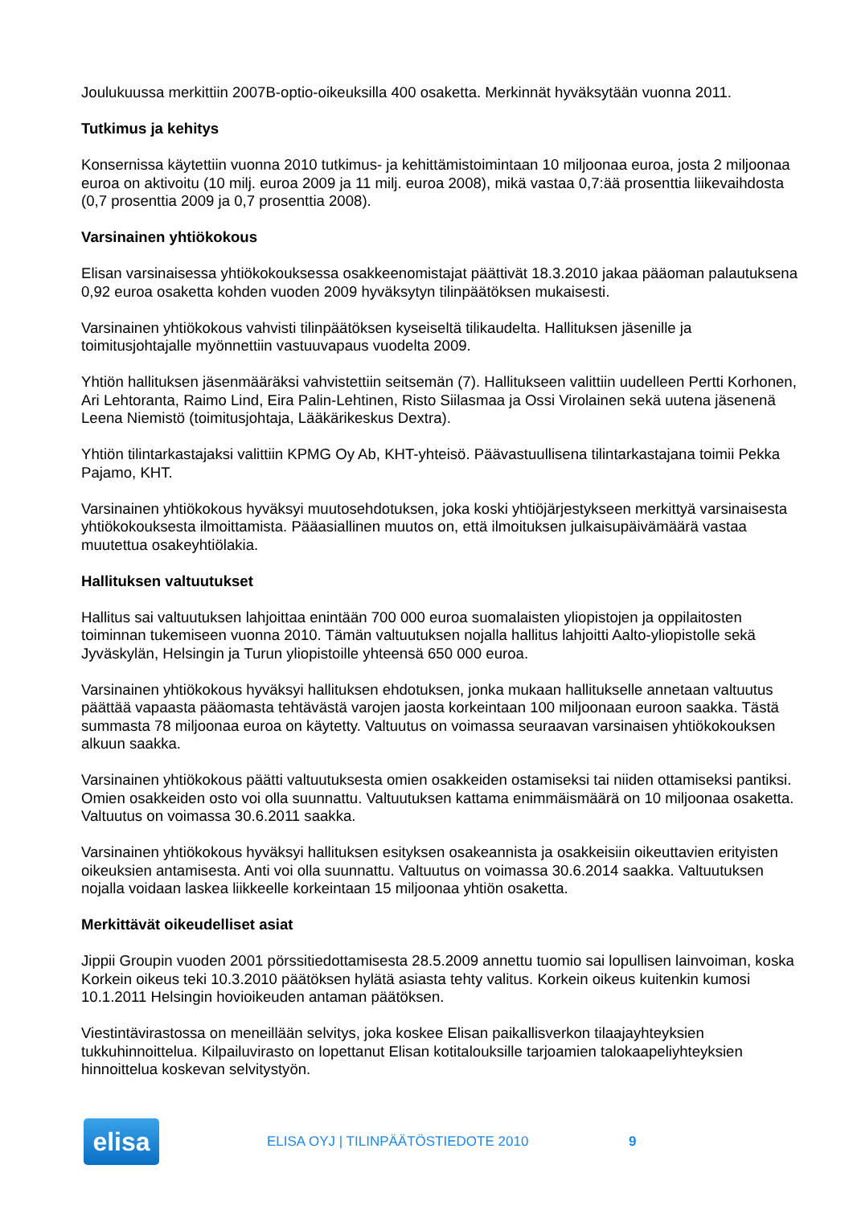Joulukuussa merkittiin 2007B-optio-oikeuksilla 400 osaketta. Merkinnät hyväksytään vuonna 2011.
Tutkimus ja kehitys
Konsernissa käytettiin vuonna 2010 tutkimus- ja kehittämistoimintaan 10 miljoonaa euroa, josta 2 miljoonaa euroa on aktivoitu (10 milj. euroa 2009 ja 11 milj. euroa 2008), mikä vastaa 0,7:ää prosenttia liikevaihdosta (0,7 prosenttia 2009 ja 0,7 prosenttia 2008).
Varsinainen yhtiökokous
Elisan varsinaisessa yhtiökokouksessa osakkeenomistajat päättivät 18.3.2010 jakaa pääoman palautuksena 0,92 euroa osaketta kohden vuoden 2009 hyväksytyn tilinpäätöksen mukaisesti.
Varsinainen yhtiökokous vahvisti tilinpäätöksen kyseiseltä tilikaudelta. Hallituksen jäsenille ja toimitusjohtajalle myönnettiin vastuuvapaus vuodelta 2009.
Yhtiön hallituksen jäsenmääräksi vahvistettiin seitsemän (7). Hallitukseen valittiin uudelleen Pertti Korhonen, Ari Lehtoranta, Raimo Lind, Eira Palin-Lehtinen, Risto Siilasmaa ja Ossi Virolainen sekä uutena jäsenenä Leena Niemistö (toimitusjohtaja, Lääkärikeskus Dextra).
Yhtiön tilintarkastajaksi valittiin KPMG Oy Ab, KHT-yhteisö. Päävastuullisena tilintarkastajana toimii Pekka Pajamo, KHT.
Varsinainen yhtiökokous hyväksyi muutosehdotuksen, joka koski yhtiöjärjestykseen merkittyä varsinaisesta yhtiökokouksesta ilmoittamista. Pääasiallinen muutos on, että ilmoituksen julkaisupäivämäärä vastaa muutettua osakeyhtiölakia.
Hallituksen valtuutukset
Hallitus sai valtuutuksen lahjoittaa enintään 700 000 euroa suomalaisten yliopistojen ja oppilaitosten toiminnan tukemiseen vuonna 2010. Tämän valtuutuksen nojalla hallitus lahjoitti Aalto-yliopistolle sekä Jyväskylän, Helsingin ja Turun yliopistoille yhteensä 650 000 euroa.
Varsinainen yhtiökokous hyväksyi hallituksen ehdotuksen, jonka mukaan hallitukselle annetaan valtuutus päättää vapaasta pääomasta tehtävästä varojen jaosta korkeintaan 100 miljoonaan euroon saakka. Tästä summasta 78 miljoonaa euroa on käytetty. Valtuutus on voimassa seuraavan varsinaisen yhtiökokouksen alkuun saakka.
Varsinainen yhtiökokous päätti valtuutuksesta omien osakkeiden ostamiseksi tai niiden ottamiseksi pantiksi. Omien osakkeiden osto voi olla suunnattu. Valtuutuksen kattama enimmäismäärä on 10 miljoonaa osaketta. Valtuutus on voimassa 30.6.2011 saakka.
Varsinainen yhtiökokous hyväksyi hallituksen esityksen osakeannista ja osakkeisiin oikeuttavien erityisten oikeuksien antamisesta. Anti voi olla suunnattu. Valtuutus on voimassa 30.6.2014 saakka. Valtuutuksen nojalla voidaan laskea liikkeelle korkeintaan 15 miljoonaa yhtiön osaketta.
Merkittävät oikeudelliset asiat
Jippii Groupin vuoden 2001 pörssitiedottamisesta 28.5.2009 annettu tuomio sai lopullisen lainvoiman, koska Korkein oikeus teki 10.3.2010 päätöksen hylätä asiasta tehty valitus. Korkein oikeus kuitenkin kumosi 10.1.2011 Helsingin hovioikeuden antaman päätöksen.
Viestintävirastossa on meneillään selvitys, joka koskee Elisan paikallisverkon tilaajayhteyksien tukkuhinnoittelua. Kilpailuvirasto on lopettanut Elisan kotitalouksille tarjoamien talokaapeliyhteyksien hinnoittelua koskevan selvitystyön.
elisa
ELISA OYJ | TILINPÄÄTÖSTIEDOTE 2010 9